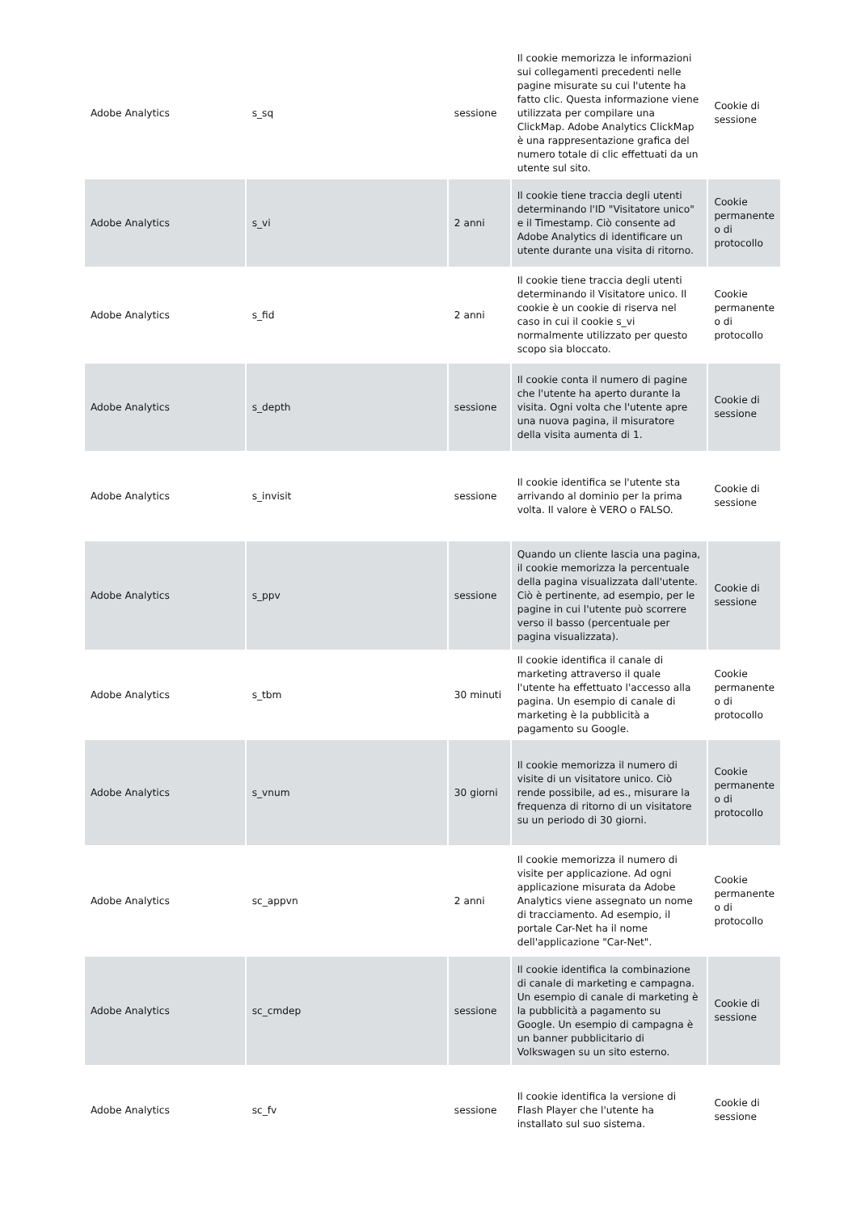| Adobe Analytics | s_sq | sessione | Il cookie memorizza le informazioni sui collegamenti precedenti nelle pagine misurate su cui l'utente ha fatto clic. Questa informazione viene utilizzata per compilare una ClickMap. Adobe Analytics ClickMap è una rappresentazione grafica del numero totale di clic effettuati da un utente sul sito. | Cookie di sessione |
| Adobe Analytics | s_vi | 2 anni | Il cookie tiene traccia degli utenti determinando l'ID "Visitatore unico" e il Timestamp. Ciò consente ad Adobe Analytics di identificare un utente durante una visita di ritorno. | Cookie permanente o di protocollo |
| Adobe Analytics | s_fid | 2 anni | Il cookie tiene traccia degli utenti determinando il Visitatore unico. Il cookie è un cookie di riserva nel caso in cui il cookie s_vi normalmente utilizzato per questo scopo sia bloccato. | Cookie permanente o di protocollo |
| Adobe Analytics | s_depth | sessione | Il cookie conta il numero di pagine che l'utente ha aperto durante la visita. Ogni volta che l'utente apre una nuova pagina, il misuratore della visita aumenta di 1. | Cookie di sessione |
| Adobe Analytics | s_invisit | sessione | Il cookie identifica se l'utente sta arrivando al dominio per la prima volta. Il valore è VERO o FALSO. | Cookie di sessione |
| Adobe Analytics | s_ppv | sessione | Quando un cliente lascia una pagina, il cookie memorizza la percentuale della pagina visualizzata dall'utente. Ciò è pertinente, ad esempio, per le pagine in cui l'utente può scorrere verso il basso (percentuale per pagina visualizzata). | Cookie di sessione |
| Adobe Analytics | s_tbm | 30 minuti | Il cookie identifica il canale di marketing attraverso il quale l'utente ha effettuato l'accesso alla pagina. Un esempio di canale di marketing è la pubblicità a pagamento su Google. | Cookie permanente o di protocollo |
| Adobe Analytics | s_vnum | 30 giorni | Il cookie memorizza il numero di visite di un visitatore unico. Ciò rende possibile, ad es., misurare la frequenza di ritorno di un visitatore su un periodo di 30 giorni. | Cookie permanente o di protocollo |
| Adobe Analytics | sc_appvn | 2 anni | Il cookie memorizza il numero di visite per applicazione. Ad ogni applicazione misurata da Adobe Analytics viene assegnato un nome di tracciamento. Ad esempio, il portale Car-Net ha il nome dell'applicazione "Car-Net". | Cookie permanente o di protocollo |
| Adobe Analytics | sc_cmdep | sessione | Il cookie identifica la combinazione di canale di marketing e campagna. Un esempio di canale di marketing è la pubblicità a pagamento su Google. Un esempio di campagna è un banner pubblicitario di Volkswagen su un sito esterno. | Cookie di sessione |
| Adobe Analytics | sc_fv | sessione | Il cookie identifica la versione di Flash Player che l'utente ha installato sul suo sistema. | Cookie di sessione |